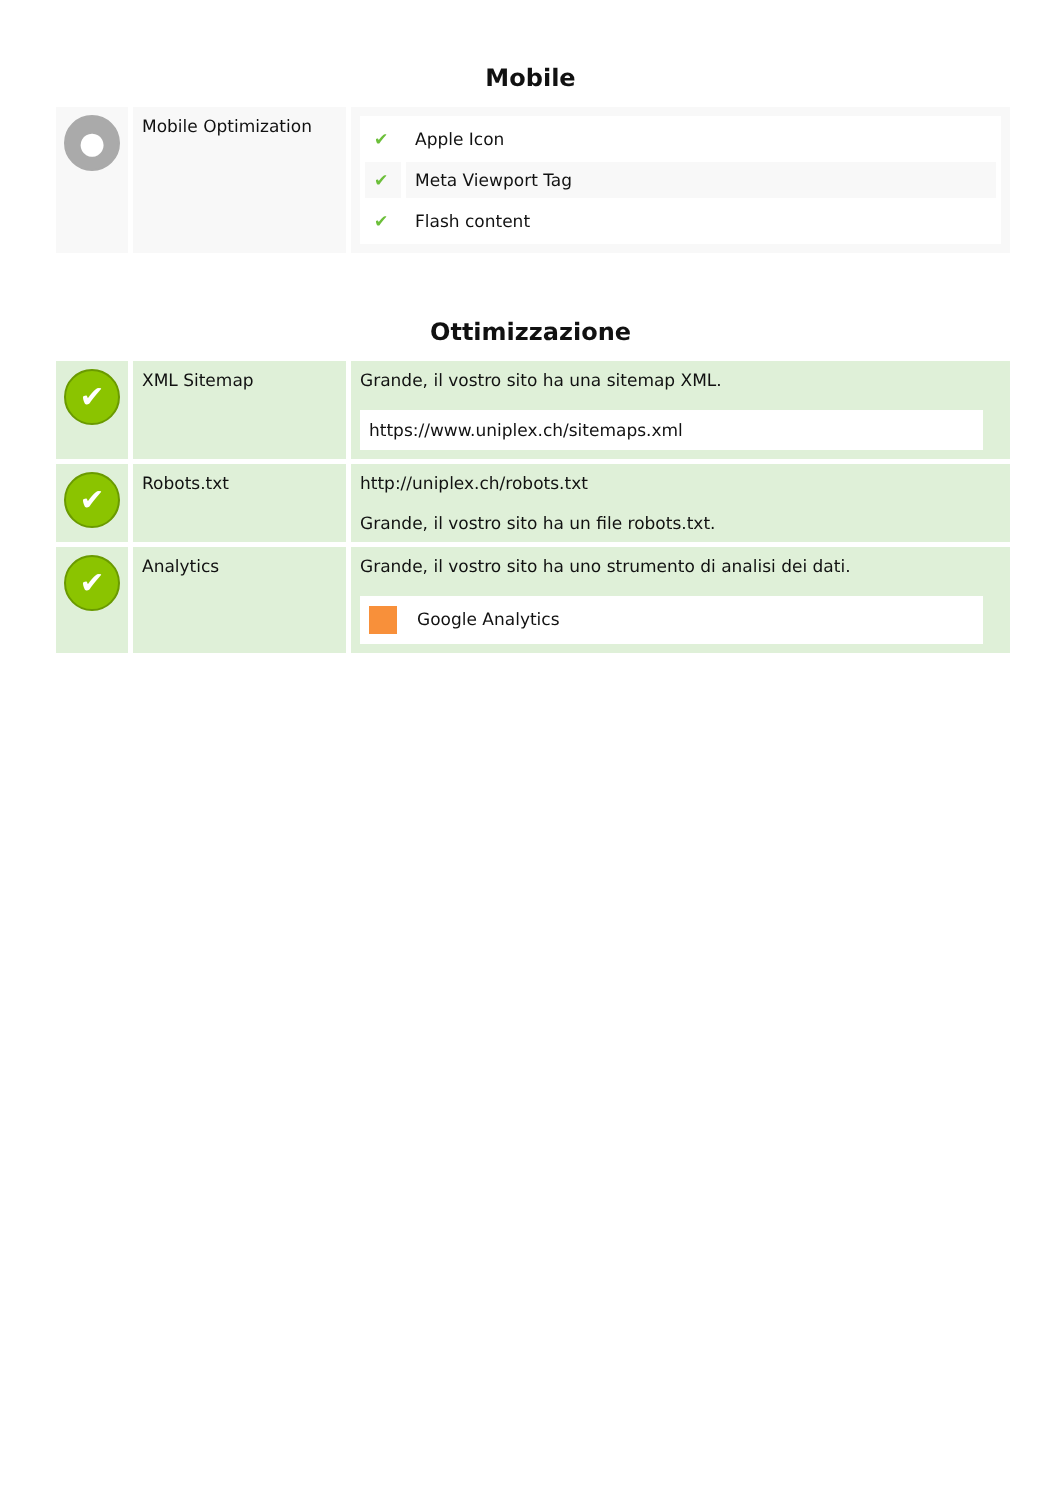Mobile
| ● | Mobile Optimization | / ✔ / Apple Icon / / ✔ / Meta Viewport Tag / / ✔ / Flash content / |
Ottimizzazione
| ✔ | XML Sitemap | Grande, il vostro sito ha una sitemap XML. https://www.uniplex.ch/sitemaps.xml |
| ✔ | Robots.txt | http://uniplex.ch/robots.txt Grande, il vostro sito ha un file robots.txt. |
| ✔ | Analytics | Grande, il vostro sito ha uno strumento di analisi dei dati. Google Analytics |